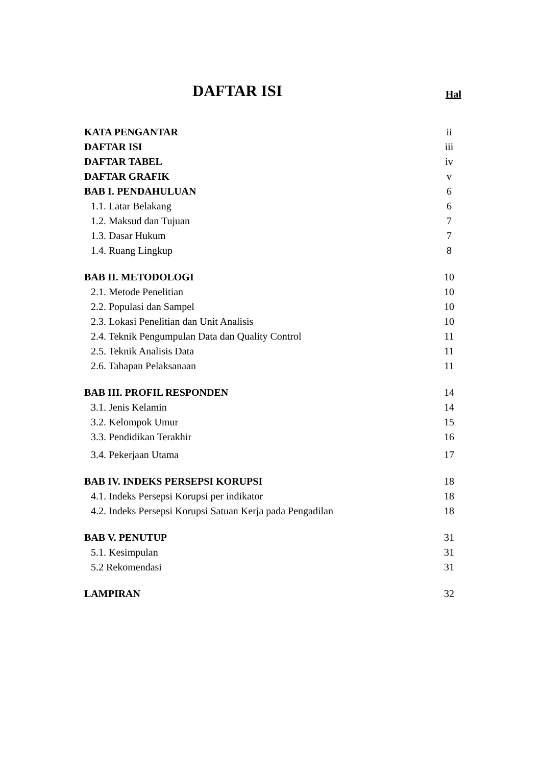DAFTAR ISI
Hal
KATA PENGANTAR ii
DAFTAR ISI iii
DAFTAR TABEL iv
DAFTAR GRAFIK v
BAB I. PENDAHULUAN 6
1.1. Latar Belakang 6
1.2. Maksud dan Tujuan 7
1.3. Dasar Hukum 7
1.4. Ruang Lingkup 8
BAB II. METODOLOGI 10
2.1. Metode Penelitian 10
2.2. Populasi dan Sampel 10
2.3. Lokasi Penelitian dan Unit Analisis 10
2.4. Teknik Pengumpulan Data dan Quality Control 11
2.5. Teknik Analisis Data 11
2.6. Tahapan Pelaksanaan 11
BAB III. PROFIL RESPONDEN 14
3.1. Jenis Kelamin 14
3.2. Kelompok Umur 15
3.3. Pendidikan Terakhir 16
3.4. Pekerjaan Utama 17
BAB IV. INDEKS PERSEPSI KORUPSI 18
4.1. Indeks Persepsi Korupsi per indikator 18
4.2. Indeks Persepsi Korupsi Satuan Kerja pada Pengadilan 18
BAB V. PENUTUP 31
5.1. Kesimpulan 31
5.2 Rekomendasi 31
LAMPIRAN 32